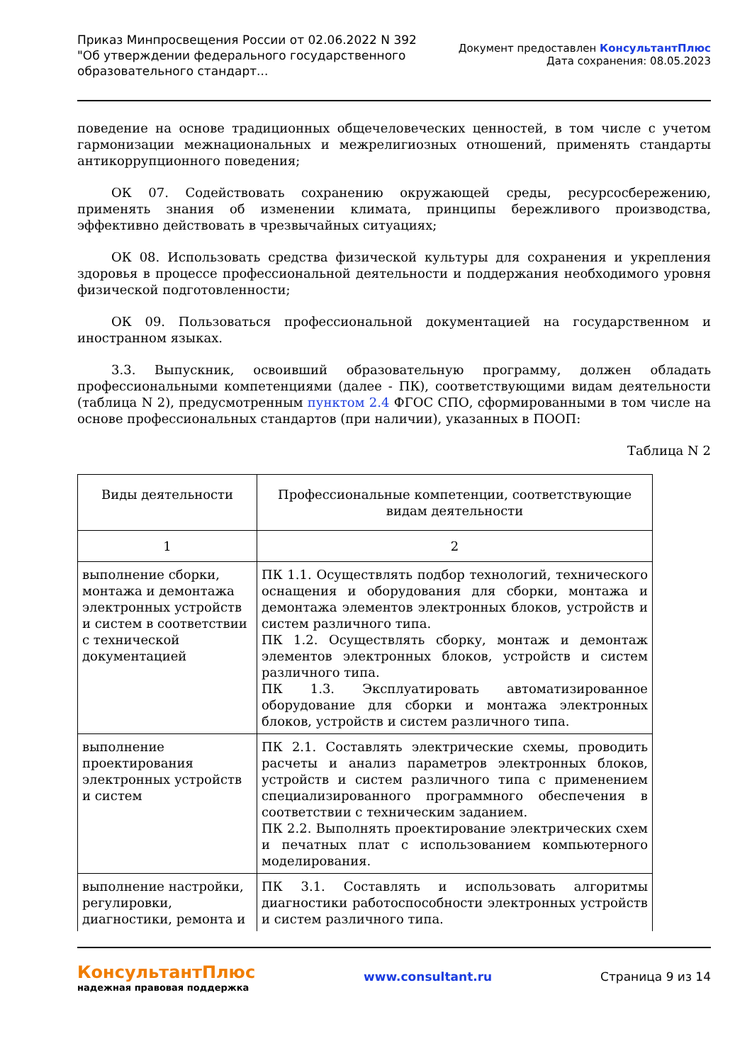Приказ Минпросвещения России от 02.06.2022 N 392
"Об утверждении федерального государственного
образовательного стандарт...
Документ предоставлен КонсультантПлюс
Дата сохранения: 08.05.2023
поведение на основе традиционных общечеловеческих ценностей, в том числе с учетом гармонизации межнациональных и межрелигиозных отношений, применять стандарты антикоррупционного поведения;
ОК 07. Содействовать сохранению окружающей среды, ресурсосбережению, применять знания об изменении климата, принципы бережливого производства, эффективно действовать в чрезвычайных ситуациях;
ОК 08. Использовать средства физической культуры для сохранения и укрепления здоровья в процессе профессиональной деятельности и поддержания необходимого уровня физической подготовленности;
ОК 09. Пользоваться профессиональной документацией на государственном и иностранном языках.
3.3. Выпускник, освоивший образовательную программу, должен обладать профессиональными компетенциями (далее - ПК), соответствующими видам деятельности (таблица N 2), предусмотренным пунктом 2.4 ФГОС СПО, сформированными в том числе на основе профессиональных стандартов (при наличии), указанных в ПООП:
Таблица N 2
| Виды деятельности | Профессиональные компетенции, соответствующие видам деятельности |
| --- | --- |
| 1 | 2 |
| выполнение сборки, монтажа и демонтажа электронных устройств и систем в соответствии с технической документацией | ПК 1.1. Осуществлять подбор технологий, технического оснащения и оборудования для сборки, монтажа и демонтажа элементов электронных блоков, устройств и систем различного типа. ПК 1.2. Осуществлять сборку, монтаж и демонтаж элементов электронных блоков, устройств и систем различного типа. ПК 1.3. Эксплуатировать автоматизированное оборудование для сборки и монтажа электронных блоков, устройств и систем различного типа. |
| выполнение проектирования электронных устройств и систем | ПК 2.1. Составлять электрические схемы, проводить расчеты и анализ параметров электронных блоков, устройств и систем различного типа с применением специализированного программного обеспечения в соответствии с техническим заданием. ПК 2.2. Выполнять проектирование электрических схем и печатных плат с использованием компьютерного моделирования. |
| выполнение настройки, регулировки, диагностики, ремонта и | ПК 3.1. Составлять и использовать алгоритмы диагностики работоспособности электронных устройств и систем различного типа. |
КонсультантПлюс
надежная правовая поддержка
www.consultant.ru Страница 9 из 14